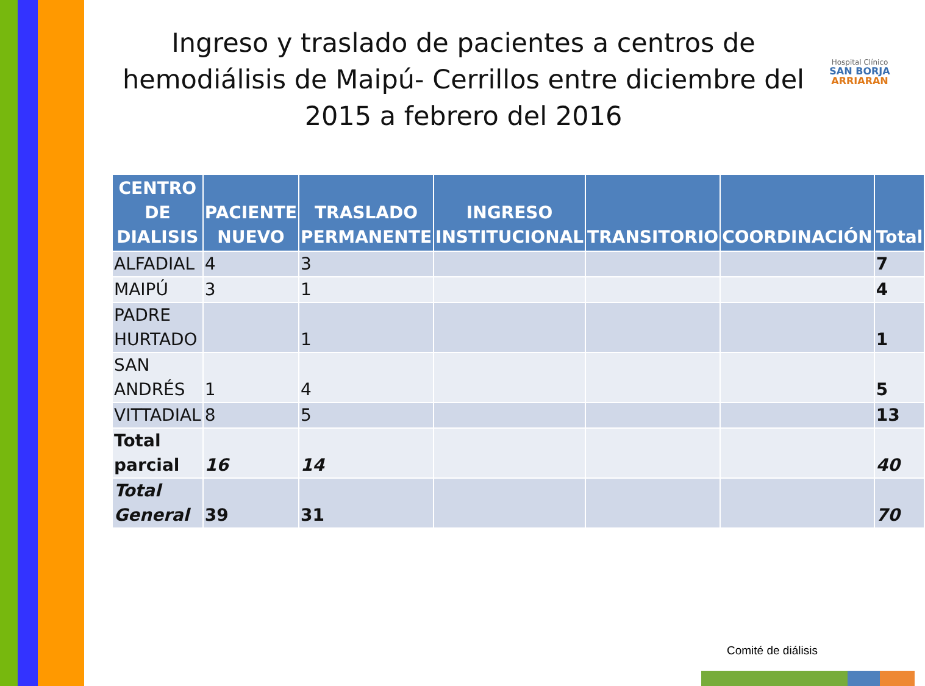Ingreso y traslado de pacientes a centros de hemodiálisis de Maipú- Cerrillos entre diciembre del 2015 a febrero del 2016
Hospital Clínico
SAN BORJA
ARRIARAN
| CENTRO DE DIALISIS | PACIENTE NUEVO | TRASLADO PERMANENTE | INGRESO INSTITUCIONAL | TRANSITORIO | COORDINACIÓN | Total |
| --- | --- | --- | --- | --- | --- | --- |
| ALFADIAL | 4 | 3 | | | | 7 |
| MAIPÚ | 3 | 1 | | | | 4 |
| PADRE HURTADO | | 1 | | | | 1 |
| SAN ANDRÉS | 1 | 4 | | | | 5 |
| VITTADIAL | 8 | 5 | | | | 13 |
| Total parcial | 16 | 14 | | | | 40 |
| Total General | 39 | 31 | | | | 70 |
Comité de diálisis